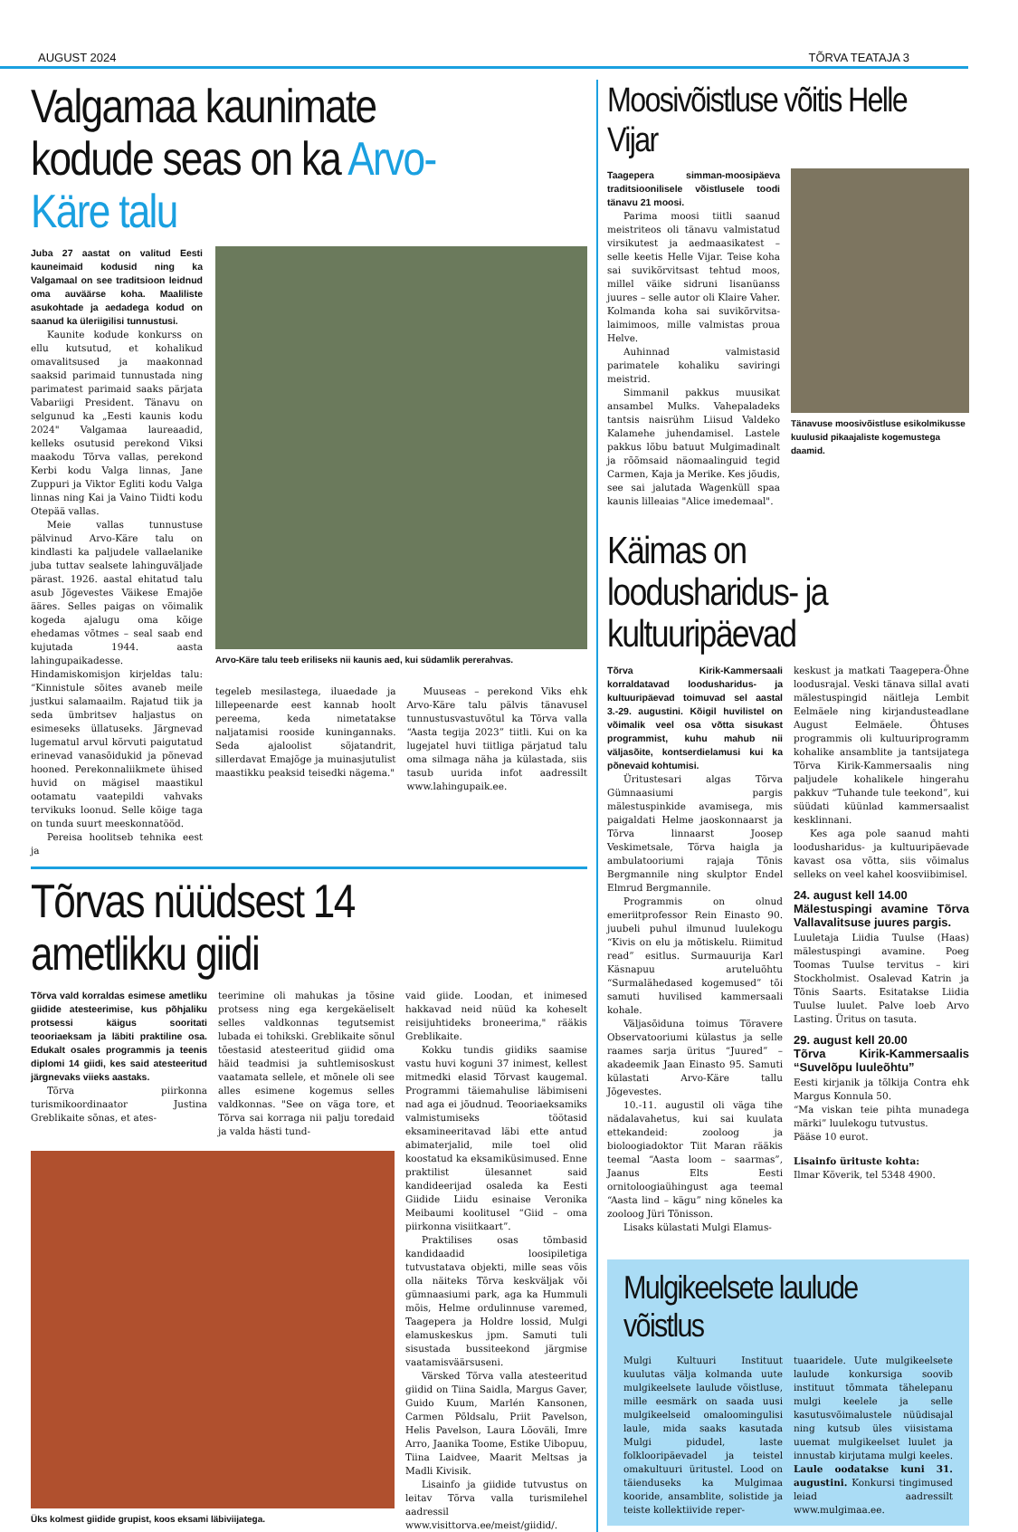AUGUST 2024 TÕRVA TEATAJA 3
Valgamaa kaunimate kodude seas on ka Arvo-Käre talu
Juba 27 aastat on valitud Eesti kauneimaid kodusid ning ka Valgamaal on see traditsioon leidnud oma auväärse koha. Maaliliste asukohtade ja aedadega kodud on saanud ka üleriigilisi tunnustusi.
Kaunite kodude konkurss on ellu kutsutud, et kohalikud omavalitsused ja maakonnad saaksid parimaid tunnustada ning parimatest parimaid saaks pärjata Vabariigi President. Tänavu on selgunud ka „Eesti kaunis kodu 2024" Valgamaa laureaadid, kelleks osutusid perekond Viksi maakodu Tõrva vallas, perekond Kerbi kodu Valga linnas, Jane Zuppuri ja Viktor Egliti kodu Valga linnas ning Kai ja Vaino Tiidti kodu Otepää vallas.
Meie vallas tunnustuse pälvinud Arvo-Käre talu on kindlasti ka paljudele vallaelanike juba tuttav sealsete lahinguväljade pärast. 1926. aastal ehitatud talu asub Jõgevestes Väikese Emajõe ääres. Selles paigas on võimalik kogeda ajalugu oma kõige ehedamas võtmes – seal saab end kujutada 1944. aasta lahingupaikadesse. Hindamiskomisjon kirjeldas talu: “Kinnistule sõites avaneb meile justkui salamaailm. Rajatud tiik ja seda ümbritsev haljastus on esimeseks üllatuseks. Järgnevad lugematul arvul kõrvuti paigutatud erinevad vanasõidukid ja põnevad hooned. Perekonnaliikmete ühised huvid on mägisel maastikul ootamatu vaatepildi vahvaks tervikuks loonud. Selle kõige taga on tunda suurt meeskonnatööd.
Pereisa hoolitseb tehnika eest ja
Arvo-Käre talu teeb eriliseks nii kaunis aed, kui südamlik pererahvas.
tegeleb mesilastega, iluaedade ja lillepeenarde eest kannab hoolt pereema, keda nimetatakse naljatamisi rooside kuningannaks. Seda ajaloolist sõjatandrit, sillerdavat Emajõge ja muinasjutulist maastikku peaksid teisedki nägema."
Muuseas – perekond Viks ehk Arvo-Käre talu pälvis tänavusel tunnustusvastuvõtul ka Tõrva valla “Aasta tegija 2023” tiitli. Kui on ka lugejatel huvi tiitliga pärjatud talu oma silmaga näha ja külastada, siis tasub uurida infot aadressilt www.lahingupaik.ee.
Tõrvas nüüdsest 14 ametlikku giidi
Tõrva vald korraldas esimese ametliku giidide atesteerimise, kus põhjaliku protsessi käigus sooritati teooriaeksam ja läbiti praktiline osa. Edukalt osales programmis ja teenis diplomi 14 giidi, kes said atesteeritud järgnevaks viieks aastaks.
Tõrva piirkonna turismikoordinaator Justina Greblikaite sõnas, et ates-
teerimine oli mahukas ja tõsine protsess ning ega kergekäeliselt selles valdkonnas tegutsemist lubada ei tohikski. Greblikaite sõnul tõestasid atesteeritud giidid oma häid teadmisi ja suhtlemisoskust vaatamata sellele, et mõnele oli see alles esimene kogemus selles valdkonnas. "See on väga tore, et Tõrva sai korraga nii palju toredaid ja valda hästi tund-
Üks kolmest giidide grupist, koos eksami läbiviijatega.
vaid giide. Loodan, et inimesed hakkavad neid nüüd ka koheselt reisijuhtideks broneerima," rääkis Greblikaite.
Kokku tundis giidiks saamise vastu huvi koguni 37 inimest, kellest mitmedki elasid Tõrvast kaugemal. Programmi täiemahulise läbimiseni nad aga ei jõudnud. Teooriaeksamiks valmistumiseks töötasid eksamineeritavad läbi ette antud abimaterjalid, mile toel olid koostatud ka eksamiküsimused. Enne praktilist ülesannet said kandideerijad osaleda ka Eesti Giidide Liidu esinaise Veronika Meibaumi koolitusel “Giid – oma piirkonna visiitkaart”.
Praktilises osas tõmbasid kandidaadid loosipiletiga tutvustatava objekti, mille seas võis olla näiteks Tõrva keskväljak või gümnaasiumi park, aga ka Hummuli mõis, Helme ordulinnuse varemed, Taagepera ja Holdre lossid, Mulgi elamuskeskus jpm. Samuti tuli sisustada bussiteekond järgmise vaatamisväärsuseni.
Värsked Tõrva valla atesteeritud giidid on Tiina Saidla, Margus Gaver, Guido Kuum, Marlén Kansonen, Carmen Põldsalu, Priit Pavelson, Helis Pavelson, Laura Lõoväli, Imre Arro, Jaanika Toome, Estike Uibopuu, Tiina Laidvee, Maarit Meltsas ja Madli Kivisik.
Lisainfo ja giidide tutvustus on leitav Tõrva valla turismilehel aadressil www.visittorva.ee/meist/giidid/.
Moosivõistluse võitis Helle Vijar
Taagepera simman-moosipäeva traditsioonilisele võistlusele toodi tänavu 21 moosi.
Parima moosi tiitli saanud meistriteos oli tänavu valmistatud virsikutest ja aedmaasikatest – selle keetis Helle Vijar. Teise koha sai suvikõrvitsast tehtud moos, millel väike sidruni lisanüanss juures – selle autor oli Klaire Vaher. Kolmanda koha sai suvikõrvitsa-laimimoos, mille valmistas proua Helve.
Auhinnad valmistasid parimatele kohaliku saviringi meistrid.
Simmanil pakkus muusikat ansambel Mulks. Vahepaladeks tantsis naisrühm Liisud Valdeko Kalamehe juhendamisel. Lastele pakkus lõbu batuut Mulgimadinalt ja rõõmsaid näomaalinguid tegid Carmen, Kaja ja Merike. Kes jõudis, see sai jalutada Wagenküll spaa kaunis lilleaias "Alice imedemaal".
Tänavuse moosivõistluse esikolmikusse kuulusid pikaajaliste kogemustega daamid.
Käimas on loodusharidus- ja kultuuripäevad
Tõrva Kirik-Kammersaali korraldatavad loodusharidus- ja kultuuripäevad toimuvad sel aastal 3.-29. augustini. Kõigil huvilistel on võimalik veel osa võtta sisukast programmist, kuhu mahub nii väljasõite, kontserdielamusi kui ka põnevaid kohtumisi.
Üritustesari algas Tõrva Gümnaasiumi pargis mälestuspinkide avamisega, mis paigaldati Helme jaoskonnaarst ja Tõrva linnaarst Joosep Veskimetsale, Tõrva haigla ja ambulatooriumi rajaja Tõnis Bergmannile ning skulptor Endel Elmrud Bergmannile.
Programmis on olnud emeriitprofessor Rein Einasto 90. juubeli puhul ilmunud luulekogu “Kivis on elu ja mõtiskelu. Riimitud read” esitlus. Surmauurija Karl Käsnapuu aruteluõhtu “Surmalähedased kogemused” tõi samuti huvilised kammersaali kohale.
Väljasõiduna toimus Tõravere Observatooriumi külastus ja selle raames sarja üritus “Juured” – akadeemik Jaan Einasto 95. Samuti külastati Arvo-Käre tallu Jõgevestes.
10.-11. augustil oli väga tihe nädalavahetus, kui sai kuulata ettekandeid: zooloog ja bioloogiadoktor Tiit Maran rääkis teemal “Aasta loom – saarmas”, Jaanus Elts Eesti ornitoloogiaühingust aga teemal “Aasta lind – kägu” ning kõneles ka zooloog Jüri Tõnisson.
Lisaks külastati Mulgi Elamus-
keskust ja matkati Taagepera-Õhne loodusrajal. Veski tänava sillal avati mälestuspingid näitleja Lembit Eelmäele ning kirjandusteadlane August Eelmäele. Õhtuses programmis oli kultuuriprogramm kohalike ansamblite ja tantsijatega Tõrva Kirik-Kammersaalis ning paljudele kohalikele hingerahu pakkuv “Tuhande tule teekond”, kui süüdati küünlad kammersaalist kesklinnani.
Kes aga pole saanud mahti loodusharidus- ja kultuuripäevade kavast osa võtta, siis võimalus selleks on veel kahel koosviibimisel.
24. august kell 14.00
Mälestuspingi avamine Tõrva Vallavalitsuse juures pargis.
Luuletaja Liidia Tuulse (Haas) mälestuspingi avamine. Poeg Toomas Tuulse tervitus – kiri Stockholmist. Osalevad Katrin ja Tõnis Saarts. Esitatakse Liidia Tuulse luulet. Palve loeb Arvo Lasting. Üritus on tasuta.
29. august kell 20.00
Tõrva Kirik-Kammersaalis “Suvelõpu luuleõhtu”
Eesti kirjanik ja tõlkija Contra ehk Margus Konnula 50.
“Ma viskan teie pihta munadega märki” luulekogu tutvustus.
Pääse 10 eurot.
Lisainfo ürituste kohta:
Ilmar Kõverik, tel 5348 4900.
Mulgikeelsete laulude võistlus
Mulgi Kultuuri Instituut kuulutas välja kolmanda uute mulgikeelsete laulude võistluse, mille eesmärk on saada uusi mulgikeelseid omaloomingulisi laule, mida saaks kasutada Mulgi pidudel, laste folklooripäevadel ja teistel omakultuuri üritustel. Lood on täienduseks ka Mulgimaa kooride, ansamblite, solistide ja teiste kollektiivide reper-
tuaaridele. Uute mulgikeelsete laulude konkursiga soovib instituut tõmmata tähelepanu mulgi keelele ja selle kasutusvõimalustele nüüdisajal ning kutsub üles viisistama uuemat mulgikeelset luulet ja innustab kirjutama mulgi keeles. Laule oodatakse kuni 31. augustini. Konkursi tingimused leiad aadressilt www.mulgimaa.ee.